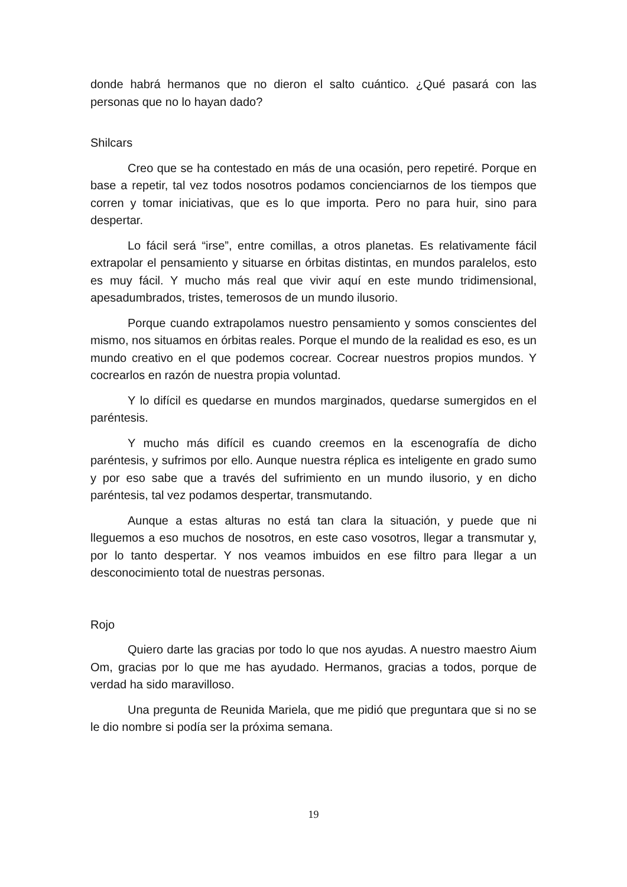donde habrá hermanos que no dieron el salto cuántico. ¿Qué pasará con las personas que no lo hayan dado?
Shilcars
Creo que se ha contestado en más de una ocasión, pero repetiré. Porque en base a repetir, tal vez todos nosotros podamos concienciarnos de los tiempos que corren y tomar iniciativas, que es lo que importa. Pero no para huir, sino para despertar.
Lo fácil será “irse”, entre comillas, a otros planetas. Es relativamente fácil extrapolar el pensamiento y situarse en órbitas distintas, en mundos paralelos, esto es muy fácil. Y mucho más real que vivir aquí en este mundo tridimensional, apesadumbrados, tristes, temerosos de un mundo ilusorio.
Porque cuando extrapolamos nuestro pensamiento y somos conscientes del mismo, nos situamos en órbitas reales. Porque el mundo de la realidad es eso, es un mundo creativo en el que podemos cocrear. Cocrear nuestros propios mundos. Y cocrearlos en razón de nuestra propia voluntad.
Y lo difícil es quedarse en mundos marginados, quedarse sumergidos en el paréntesis.
Y mucho más difícil es cuando creemos en la escenografía de dicho paréntesis, y sufrimos por ello. Aunque nuestra réplica es inteligente en grado sumo y por eso sabe que a través del sufrimiento en un mundo ilusorio, y en dicho paréntesis, tal vez podamos despertar, transmutando.
Aunque a estas alturas no está tan clara la situación, y puede que ni lleguemos a eso muchos de nosotros, en este caso vosotros, llegar a transmutar y, por lo tanto despertar. Y nos veamos imbuidos en ese filtro para llegar a un desconocimiento total de nuestras personas.
Rojo
Quiero darte las gracias por todo lo que nos ayudas. A nuestro maestro Aium Om, gracias por lo que me has ayudado. Hermanos, gracias a todos, porque de verdad ha sido maravilloso.
Una pregunta de Reunida Mariela, que me pidió que preguntara que si no se le dio nombre si podía ser la próxima semana.
19